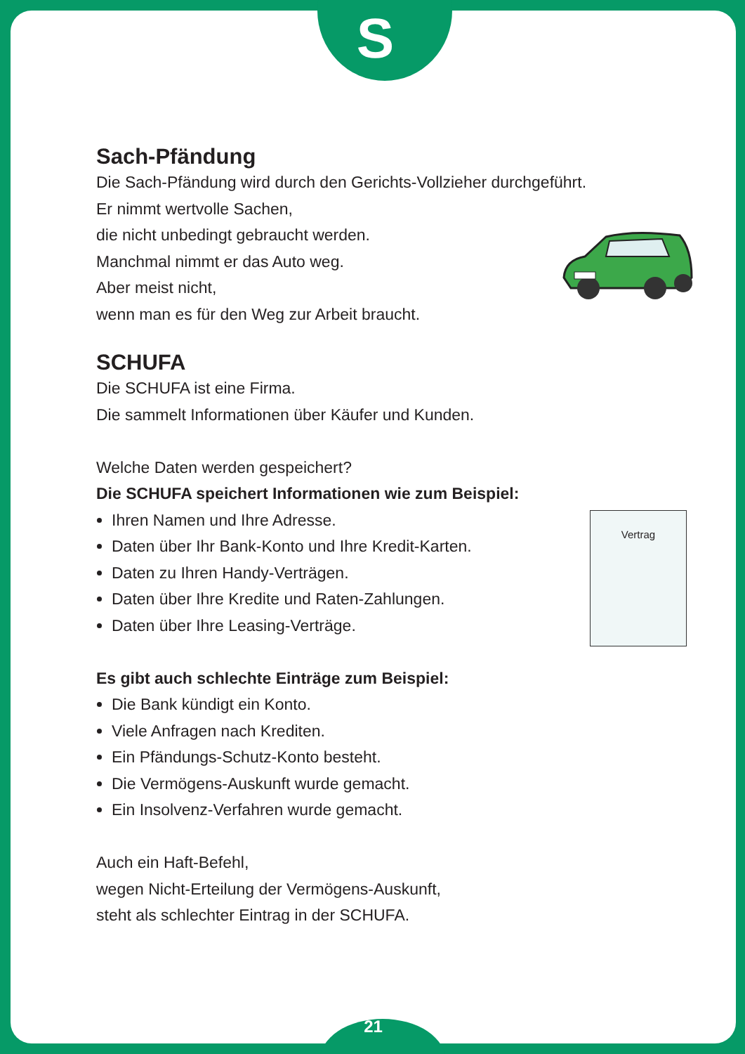S
Sach-Pfändung
Die Sach-Pfändung wird durch den Gerichts-Vollzieher durchgeführt.
Er nimmt wertvolle Sachen,
die nicht unbedingt gebraucht werden.
Manchmal nimmt er das Auto weg.
Aber meist nicht,
wenn man es für den Weg zur Arbeit braucht.
SCHUFA
Die SCHUFA ist eine Firma.
Die sammelt Informationen über Käufer und Kunden.
Welche Daten werden gespeichert?
Die SCHUFA speichert Informationen wie zum Beispiel:
Ihren Namen und Ihre Adresse.
Daten über Ihr Bank-Konto und Ihre Kredit-Karten.
Daten zu Ihren Handy-Verträgen.
Daten über Ihre Kredite und Raten-Zahlungen.
Daten über Ihre Leasing-Verträge.
Es gibt auch schlechte Einträge zum Beispiel:
Die Bank kündigt ein Konto.
Viele Anfragen nach Krediten.
Ein Pfändungs-Schutz-Konto besteht.
Die Vermögens-Auskunft wurde gemacht.
Ein Insolvenz-Verfahren wurde gemacht.
Auch ein Haft-Befehl,
wegen Nicht-Erteilung der Vermögens-Auskunft,
steht als schlechter Eintrag in der SCHUFA.
Vertrag
21